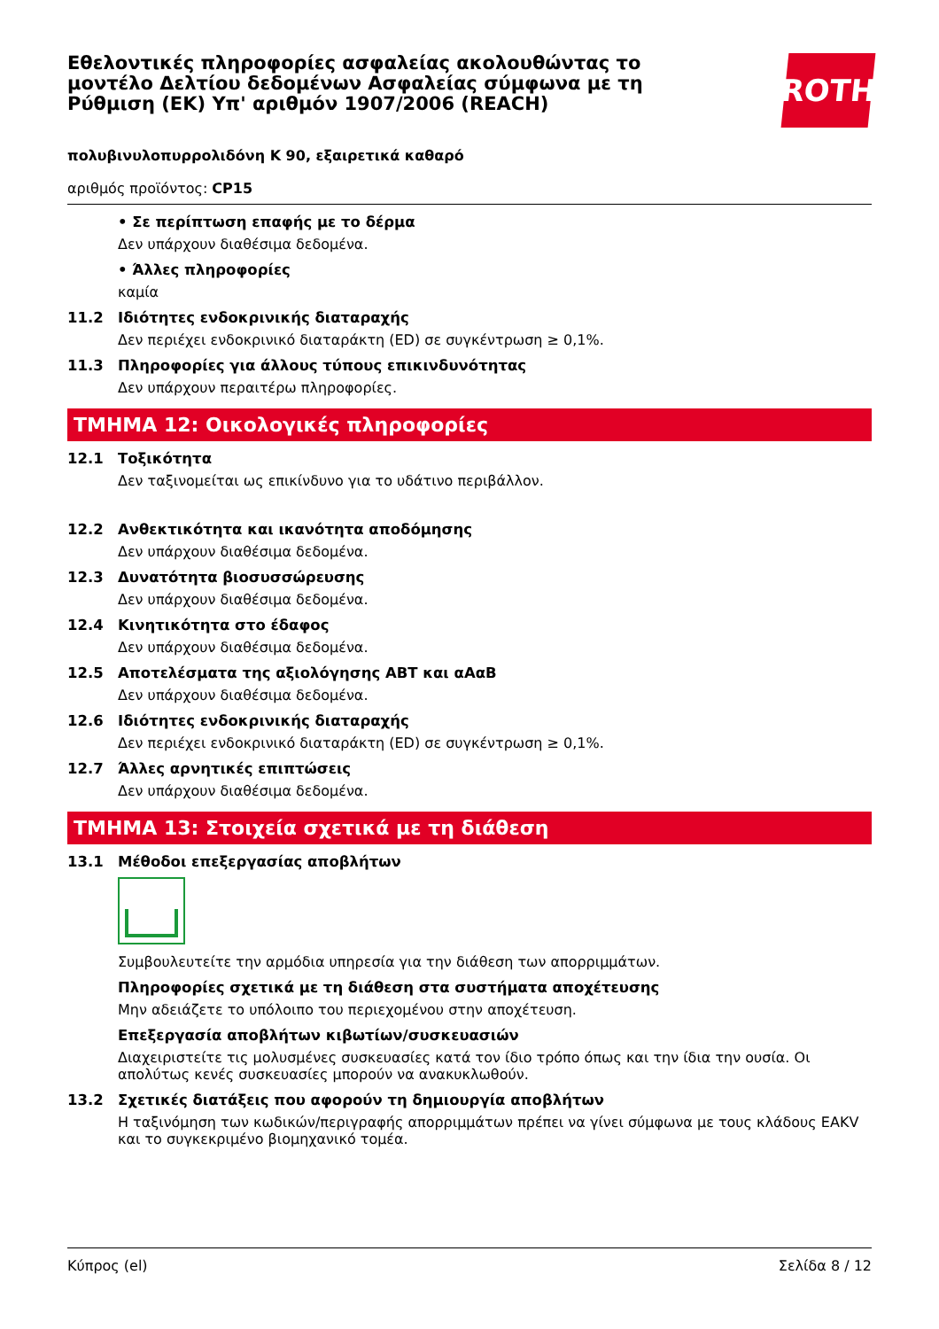Εθελοντικές πληροφορίες ασφαλείας ακολουθώντας το μοντέλο Δελτίου δεδομένων Ασφαλείας σύμφωνα με τη Ρύθμιση (ΕΚ) Υπ' αριθμόν 1907/2006 (REACH)
ROTH
πολυβινυλοπυρρολιδόνη K 90, εξαιρετικά καθαρό
αριθμός προϊόντος: CP15
• Σε περίπτωση επαφής με το δέρμα
Δεν υπάρχουν διαθέσιμα δεδομένα.
• Άλλες πληροφορίες
καμία
11.2 Ιδιότητες ενδοκρινικής διαταραχής
Δεν περιέχει ενδοκρινικό διαταράκτη (ED) σε συγκέντρωση ≥ 0,1%.
11.3 Πληροφορίες για άλλους τύπους επικινδυνότητας
Δεν υπάρχουν περαιτέρω πληροφορίες.
ΤΜΗΜΑ 12: Οικολογικές πληροφορίες
12.1 Τοξικότητα
Δεν ταξινομείται ως επικίνδυνο για το υδάτινο περιβάλλον.
12.2 Ανθεκτικότητα και ικανότητα αποδόμησης
Δεν υπάρχουν διαθέσιμα δεδομένα.
12.3 Δυνατότητα βιοσυσσώρευσης
Δεν υπάρχουν διαθέσιμα δεδομένα.
12.4 Κινητικότητα στο έδαφος
Δεν υπάρχουν διαθέσιμα δεδομένα.
12.5 Αποτελέσματα της αξιολόγησης ΑΒΤ και αΑαΒ
Δεν υπάρχουν διαθέσιμα δεδομένα.
12.6 Ιδιότητες ενδοκρινικής διαταραχής
Δεν περιέχει ενδοκρινικό διαταράκτη (ED) σε συγκέντρωση ≥ 0,1%.
12.7 Άλλες αρνητικές επιπτώσεις
Δεν υπάρχουν διαθέσιμα δεδομένα.
ΤΜΗΜΑ 13: Στοιχεία σχετικά με τη διάθεση
13.1 Μέθοδοι επεξεργασίας αποβλήτων
Συμβουλευτείτε την αρμόδια υπηρεσία για την διάθεση των απορριμμάτων.
Πληροφορίες σχετικά με τη διάθεση στα συστήματα αποχέτευσης
Μην αδειάζετε το υπόλοιπο του περιεχομένου στην αποχέτευση.
Επεξεργασία αποβλήτων κιβωτίων/συσκευασιών
Διαχειριστείτε τις μολυσμένες συσκευασίες κατά τον ίδιο τρόπο όπως και την ίδια την ουσία. Οι απολύτως κενές συσκευασίες μπορούν να ανακυκλωθούν.
13.2 Σχετικές διατάξεις που αφορούν τη δημιουργία αποβλήτων
Η ταξινόμηση των κωδικών/περιγραφής απορριμμάτων πρέπει να γίνει σύμφωνα με τους κλάδους EAKV και το συγκεκριμένο βιομηχανικό τομέα.
Κύπρος (el) Σελίδα 8 / 12